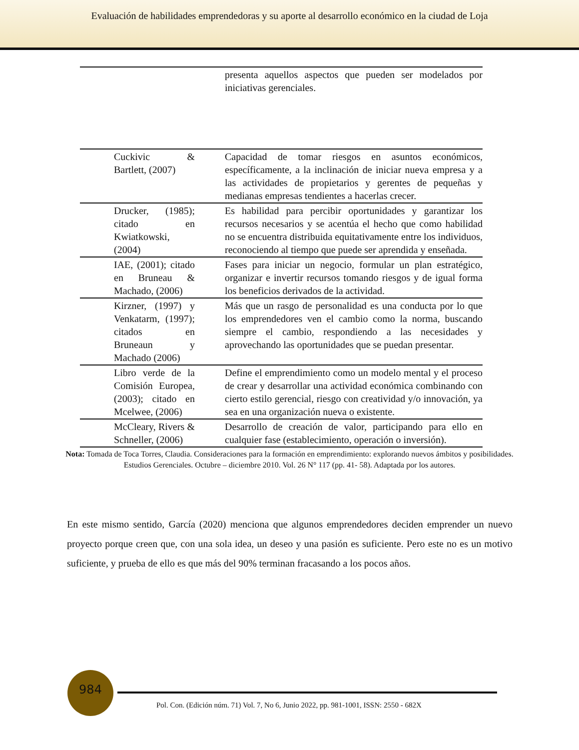Evaluación de habilidades emprendedoras y su aporte al desarrollo económico en la ciudad de Loja
| | presenta aquellos aspectos que pueden ser modelados por iniciativas gerenciales. |
| Cuckivic & Bartlett, (2007) | Capacidad de tomar riesgos en asuntos económicos, específicamente, a la inclinación de iniciar nueva empresa y a las actividades de propietarios y gerentes de pequeñas y medianas empresas tendientes a hacerlas crecer. |
| Drucker, (1985); citado en Kwiatkowski, (2004) | Es habilidad para percibir oportunidades y garantizar los recursos necesarios y se acentúa el hecho que como habilidad no se encuentra distribuida equitativamente entre los individuos, reconociendo al tiempo que puede ser aprendida y enseñada. |
| IAE, (2001); citado en Bruneau & Machado, (2006) | Fases para iniciar un negocio, formular un plan estratégico, organizar e invertir recursos tomando riesgos y de igual forma los beneficios derivados de la actividad. |
| Kirzner, (1997) y Venkatarm, (1997); citados en Bruneaun y Machado (2006) | Más que un rasgo de personalidad es una conducta por lo que los emprendedores ven el cambio como la norma, buscando siempre el cambio, respondiendo a las necesidades y aprovechando las oportunidades que se puedan presentar. |
| Libro verde de la Comisión Europea, (2003); citado en Mcelwee, (2006) | Define el emprendimiento como un modelo mental y el proceso de crear y desarrollar una actividad económica combinando con cierto estilo gerencial, riesgo con creatividad y/o innovación, ya sea en una organización nueva o existente. |
| McCleary, Rivers & Schneller, (2006) | Desarrollo de creación de valor, participando para ello en cualquier fase (establecimiento, operación o inversión). |
Nota: Tomada de Toca Torres, Claudia. Consideraciones para la formación en emprendimiento: explorando nuevos ámbitos y posibilidades. Estudios Gerenciales. Octubre – diciembre 2010. Vol. 26 N° 117 (pp. 41- 58). Adaptada por los autores.
En este mismo sentido, García (2020) menciona que algunos emprendedores deciden emprender un nuevo proyecto porque creen que, con una sola idea, un deseo y una pasión es suficiente. Pero este no es un motivo suficiente, y prueba de ello es que más del 90% terminan fracasando a los pocos años.
984
Pol. Con. (Edición núm. 71) Vol. 7, No 6, Junio 2022, pp. 981-1001, ISSN: 2550 - 682X